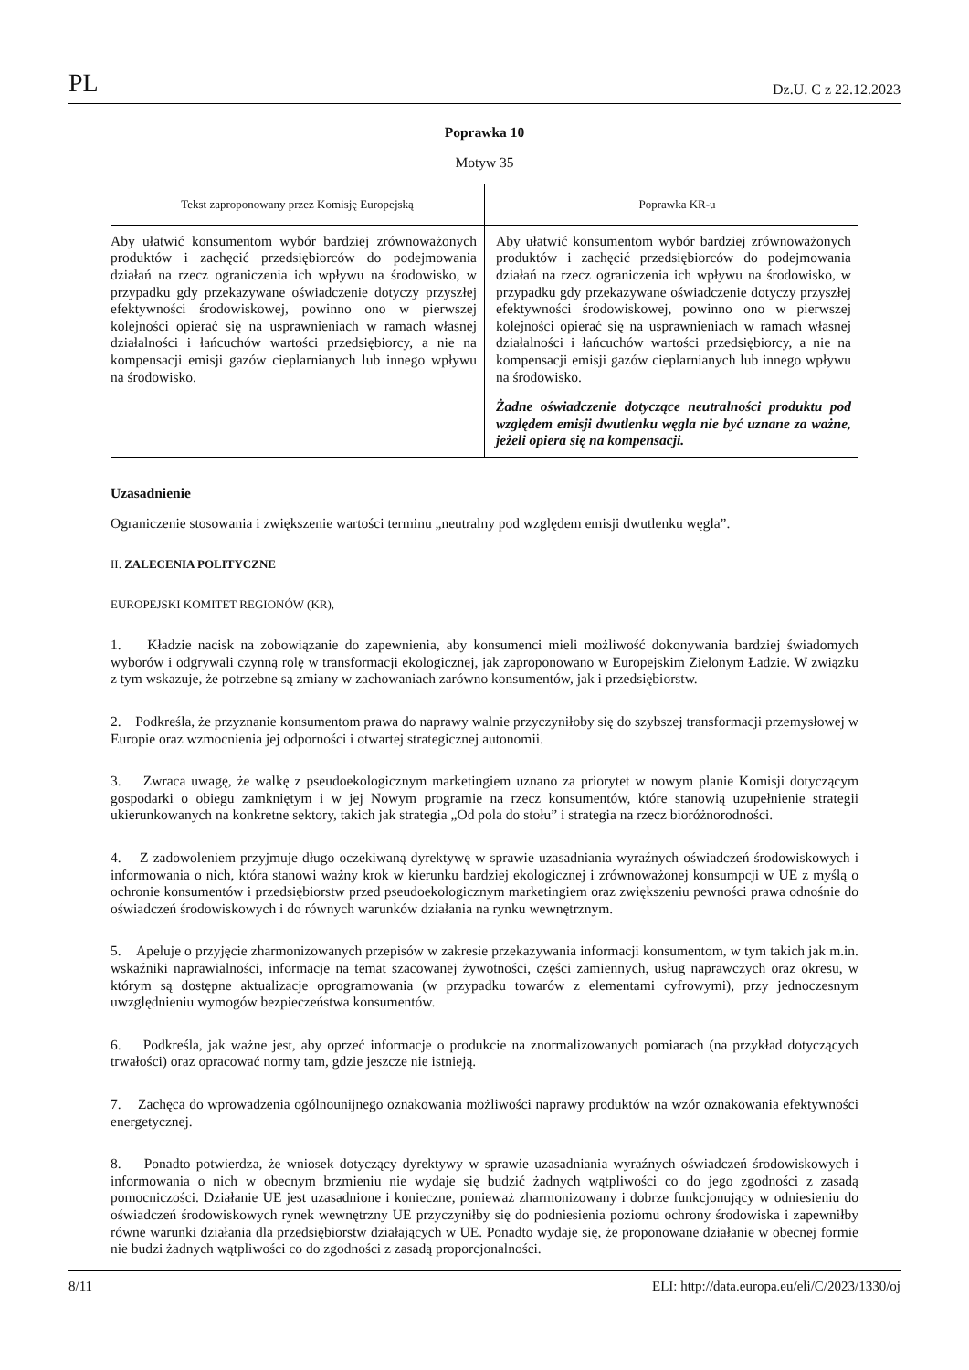PL Dz.U. C z 22.12.2023
Poprawka 10
Motyw 35
| Tekst zaproponowany przez Komisję Europejską | Poprawka KR-u |
| --- | --- |
| Aby ułatwić konsumentom wybór bardziej zrównoważonych produktów i zachęcić przedsiębiorców do podejmowania działań na rzecz ograniczenia ich wpływu na środowisko, w przypadku gdy przekazywane oświadczenie dotyczy przyszłej efektywności środowiskowej, powinno ono w pierwszej kolejności opierać się na usprawnieniach w ramach własnej działalności i łańcuchów wartości przedsiębiorcy, a nie na kompensacji emisji gazów cieplarnianych lub innego wpływu na środowisko. | Aby ułatwić konsumentom wybór bardziej zrównoważonych produktów i zachęcić przedsiębiorców do podejmowania działań na rzecz ograniczenia ich wpływu na środowisko, w przypadku gdy przekazywane oświadczenie dotyczy przyszłej efektywności środowiskowej, powinno ono w pierwszej kolejności opierać się na usprawnieniach w ramach własnej działalności i łańcuchów wartości przedsiębiorcy, a nie na kompensacji emisji gazów cieplarnianych lub innego wpływu na środowisko. Żadne oświadczenie dotyczące neutralności produktu pod względem emisji dwutlenku węgla nie być uznane za ważne, jeżeli opiera się na kompensacji. |
Uzasadnienie
Ograniczenie stosowania i zwiększenie wartości terminu „neutralny pod względem emisji dwutlenku węgla”.
II. ZALECENIA POLITYCZNE
EUROPEJSKI KOMITET REGIONÓW (KR),
1. Kładzie nacisk na zobowiązanie do zapewnienia, aby konsumenci mieli możliwość dokonywania bardziej świadomych wyborów i odgrywali czynną rolę w transformacji ekologicznej, jak zaproponowano w Europejskim Zielonym Ładzie. W związku z tym wskazuje, że potrzebne są zmiany w zachowaniach zarówno konsumentów, jak i przedsiębiorstw.
2. Podkreśla, że przyznanie konsumentom prawa do naprawy walnie przyczyniłoby się do szybszej transformacji przemysłowej w Europie oraz wzmocnienia jej odporności i otwartej strategicznej autonomii.
3. Zwraca uwagę, że walkę z pseudoekologicznym marketingiem uznano za priorytet w nowym planie Komisji dotyczącym gospodarki o obiegu zamkniętym i w jej Nowym programie na rzecz konsumentów, które stanowią uzupełnienie strategii ukierunkowanych na konkretne sektory, takich jak strategia „Od pola do stołu” i strategia na rzecz bioróżnorodności.
4. Z zadowoleniem przyjmuje długo oczekiwaną dyrektywę w sprawie uzasadniania wyraźnych oświadczeń środowiskowych i informowania o nich, która stanowi ważny krok w kierunku bardziej ekologicznej i zrównoważonej konsumpcji w UE z myślą o ochronie konsumentów i przedsiębiorstw przed pseudoekologicznym marketingiem oraz zwiększeniu pewności prawa odnośnie do oświadczeń środowiskowych i do równych warunków działania na rynku wewnętrznym.
5. Apeluje o przyjęcie zharmonizowanych przepisów w zakresie przekazywania informacji konsumentom, w tym takich jak m.in. wskaźniki naprawialności, informacje na temat szacowanej żywotności, części zamiennych, usług naprawczych oraz okresu, w którym są dostępne aktualizacje oprogramowania (w przypadku towarów z elementami cyfrowymi), przy jednoczesnym uwzględnieniu wymogów bezpieczeństwa konsumentów.
6. Podkreśla, jak ważne jest, aby oprzeć informacje o produkcie na znormalizowanych pomiarach (na przykład dotyczących trwałości) oraz opracować normy tam, gdzie jeszcze nie istnieją.
7. Zachęca do wprowadzenia ogólnounijnego oznakowania możliwości naprawy produktów na wzór oznakowania efektywności energetycznej.
8. Ponadto potwierdza, że wniosek dotyczący dyrektywy w sprawie uzasadniania wyraźnych oświadczeń środowiskowych i informowania o nich w obecnym brzmieniu nie wydaje się budzić żadnych wątpliwości co do jego zgodności z zasadą pomocniczości. Działanie UE jest uzasadnione i konieczne, ponieważ zharmonizowany i dobrze funkcjonujący w odniesieniu do oświadczeń środowiskowych rynek wewnętrzny UE przyczyniłby się do podniesienia poziomu ochrony środowiska i zapewniłby równe warunki działania dla przedsiębiorstw działających w UE. Ponadto wydaje się, że proponowane działanie w obecnej formie nie budzi żadnych wątpliwości co do zgodności z zasadą proporcjonalności.
8/11 ELI: http://data.europa.eu/eli/C/2023/1330/oj